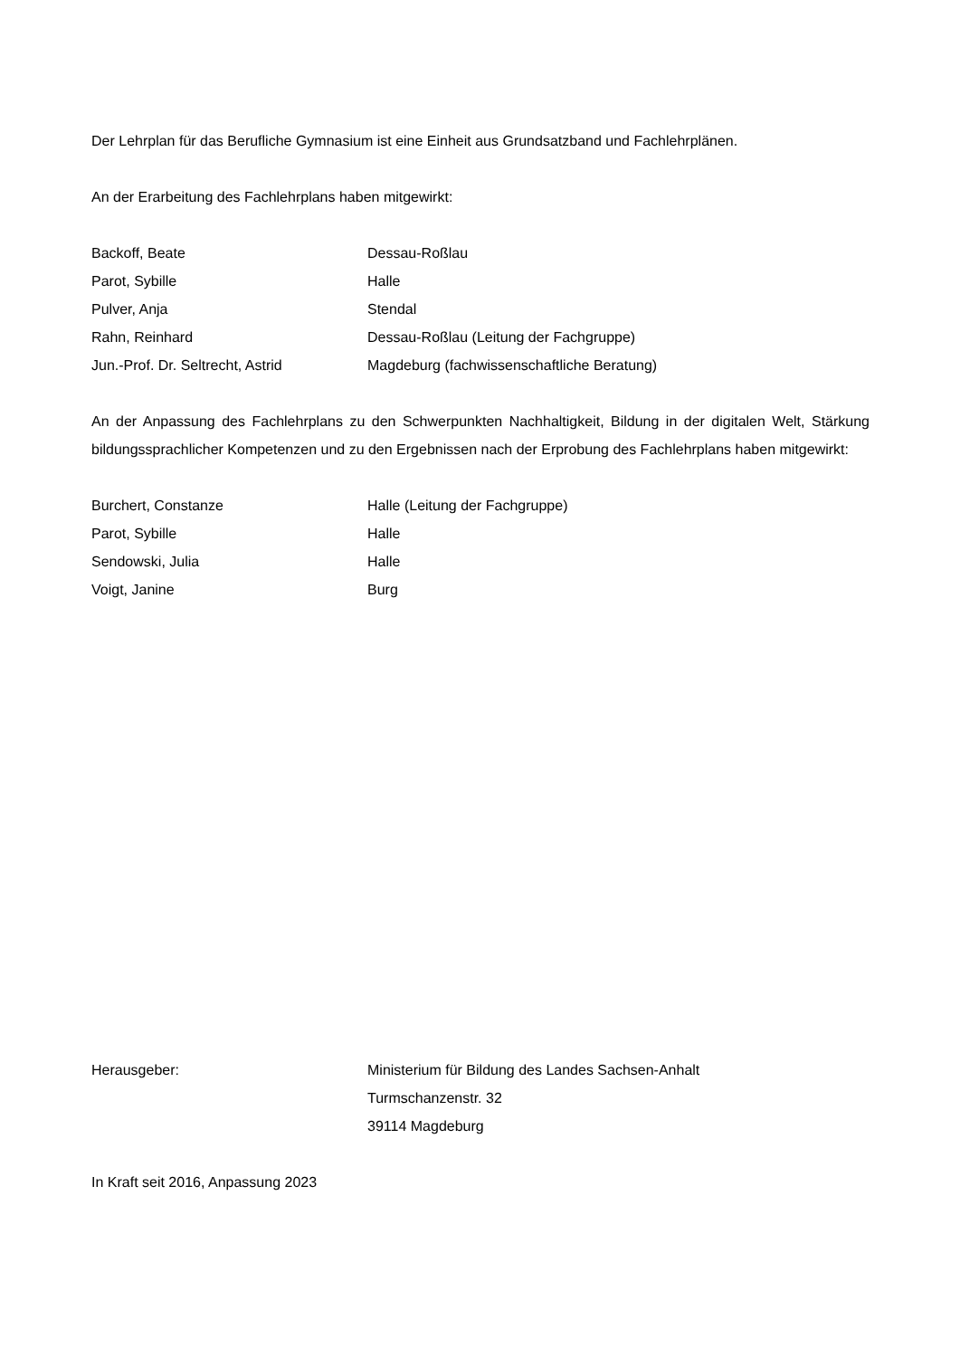Der Lehrplan für das Berufliche Gymnasium ist eine Einheit aus Grundsatzband und Fachlehrplänen.
An der Erarbeitung des Fachlehrplans haben mitgewirkt:
| Backoff, Beate | Dessau-Roßlau |
| Parot, Sybille | Halle |
| Pulver, Anja | Stendal |
| Rahn, Reinhard | Dessau-Roßlau (Leitung der Fachgruppe) |
| Jun.-Prof. Dr. Seltrecht, Astrid | Magdeburg (fachwissenschaftliche Beratung) |
An der Anpassung des Fachlehrplans zu den Schwerpunkten Nachhaltigkeit, Bildung in der digitalen Welt, Stärkung bildungssprachlicher Kompetenzen und zu den Ergebnissen nach der Erprobung des Fachlehrplans haben mitgewirkt:
| Burchert, Constanze | Halle (Leitung der Fachgruppe) |
| Parot, Sybille | Halle |
| Sendowski, Julia | Halle |
| Voigt, Janine | Burg |
| Herausgeber: | Ministerium für Bildung des Landes Sachsen-Anhalt Turmschanzenstr. 32 39114 Magdeburg |
In Kraft seit 2016, Anpassung 2023